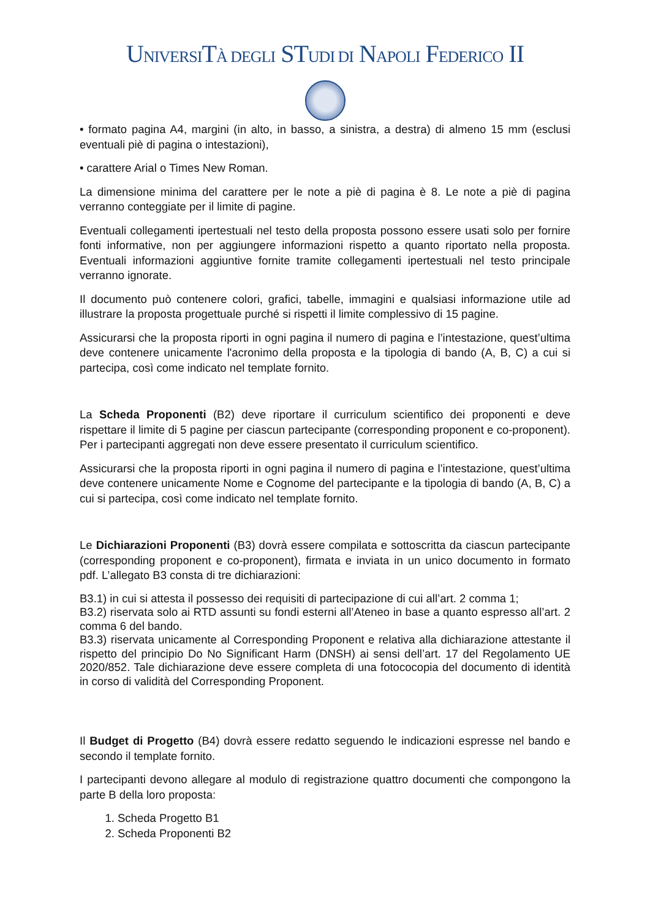UNIVERSITÀ DEGLI STUDI DI NAPOLI FEDERICO II
• formato pagina A4, margini (in alto, in basso, a sinistra, a destra) di almeno 15 mm (esclusi eventuali piè di pagina o intestazioni),
• carattere Arial o Times New Roman.
La dimensione minima del carattere per le note a piè di pagina è 8. Le note a piè di pagina verranno conteggiate per il limite di pagine.
Eventuali collegamenti ipertestuali nel testo della proposta possono essere usati solo per fornire fonti informative, non per aggiungere informazioni rispetto a quanto riportato nella proposta. Eventuali informazioni aggiuntive fornite tramite collegamenti ipertestuali nel testo principale verranno ignorate.
Il documento può contenere colori, grafici, tabelle, immagini e qualsiasi informazione utile ad illustrare la proposta progettuale purché si rispetti il limite complessivo di 15 pagine.
Assicurarsi che la proposta riporti in ogni pagina il numero di pagina e l’intestazione, quest’ultima deve contenere unicamente l'acronimo della proposta e la tipologia di bando (A, B, C) a cui si partecipa, così come indicato nel template fornito.
La Scheda Proponenti (B2) deve riportare il curriculum scientifico dei proponenti e deve rispettare il limite di 5 pagine per ciascun partecipante (corresponding proponent e co-proponent). Per i partecipanti aggregati non deve essere presentato il curriculum scientifico.
Assicurarsi che la proposta riporti in ogni pagina il numero di pagina e l’intestazione, quest’ultima deve contenere unicamente Nome e Cognome del partecipante e la tipologia di bando (A, B, C) a cui si partecipa, così come indicato nel template fornito.
Le Dichiarazioni Proponenti (B3) dovrà essere compilata e sottoscritta da ciascun partecipante (corresponding proponent e co-proponent), firmata e inviata in un unico documento in formato pdf. L’allegato B3 consta di tre dichiarazioni:
B3.1) in cui si attesta il possesso dei requisiti di partecipazione di cui all’art. 2 comma 1;
B3.2) riservata solo ai RTD assunti su fondi esterni all’Ateneo in base a quanto espresso all’art. 2 comma 6 del bando.
B3.3) riservata unicamente al Corresponding Proponent e relativa alla dichiarazione attestante il rispetto del principio Do No Significant Harm (DNSH) ai sensi dell’art. 17 del Regolamento UE 2020/852. Tale dichiarazione deve essere completa di una fotococopia del documento di identità in corso di validità del Corresponding Proponent.
Il Budget di Progetto (B4) dovrà essere redatto seguendo le indicazioni espresse nel bando e secondo il template fornito.
I partecipanti devono allegare al modulo di registrazione quattro documenti che compongono la parte B della loro proposta:
1. Scheda Progetto B1
2. Scheda Proponenti B2